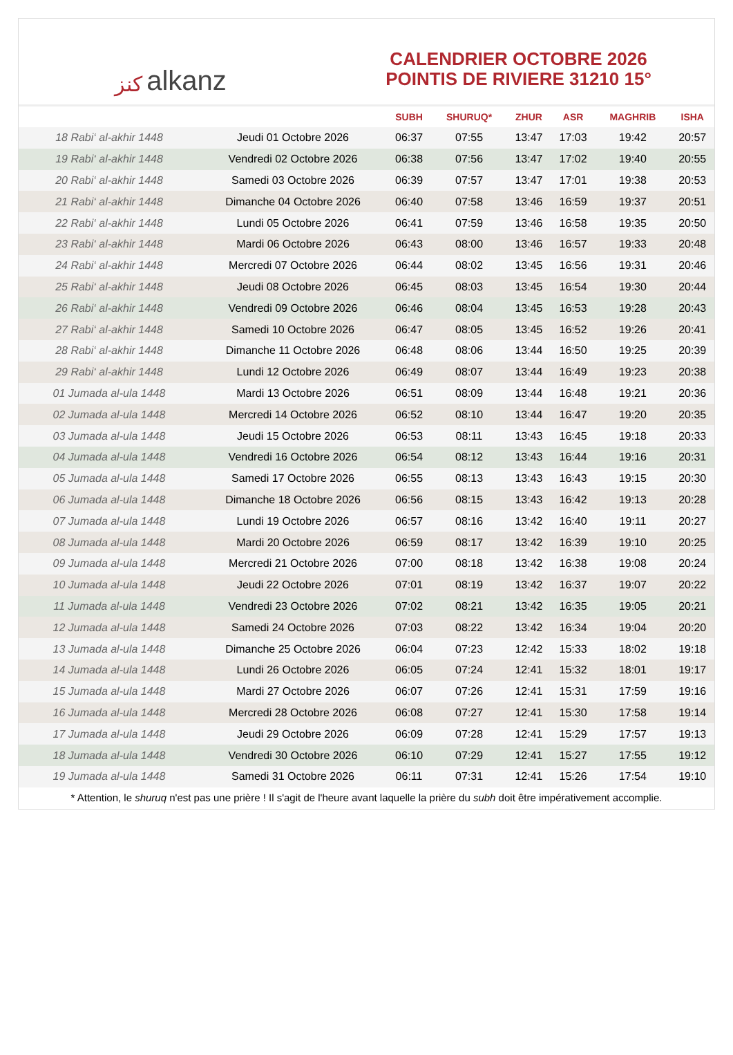ﻛﻨﺰ alkanz
CALENDRIER OCTOBRE 2026
POINTIS DE RIVIERE 31210 15°
| | | SUBH | SHURUQ* | ZHUR | ASR | MAGHRIB | ISHA |
| --- | --- | --- | --- | --- | --- | --- | --- |
| 18 Rabi‘ al-akhir 1448 | Jeudi 01 Octobre 2026 | 06:37 | 07:55 | 13:47 | 17:03 | 19:42 | 20:57 |
| 19 Rabi‘ al-akhir 1448 | Vendredi 02 Octobre 2026 | 06:38 | 07:56 | 13:47 | 17:02 | 19:40 | 20:55 |
| 20 Rabi‘ al-akhir 1448 | Samedi 03 Octobre 2026 | 06:39 | 07:57 | 13:47 | 17:01 | 19:38 | 20:53 |
| 21 Rabi‘ al-akhir 1448 | Dimanche 04 Octobre 2026 | 06:40 | 07:58 | 13:46 | 16:59 | 19:37 | 20:51 |
| 22 Rabi‘ al-akhir 1448 | Lundi 05 Octobre 2026 | 06:41 | 07:59 | 13:46 | 16:58 | 19:35 | 20:50 |
| 23 Rabi‘ al-akhir 1448 | Mardi 06 Octobre 2026 | 06:43 | 08:00 | 13:46 | 16:57 | 19:33 | 20:48 |
| 24 Rabi‘ al-akhir 1448 | Mercredi 07 Octobre 2026 | 06:44 | 08:02 | 13:45 | 16:56 | 19:31 | 20:46 |
| 25 Rabi‘ al-akhir 1448 | Jeudi 08 Octobre 2026 | 06:45 | 08:03 | 13:45 | 16:54 | 19:30 | 20:44 |
| 26 Rabi‘ al-akhir 1448 | Vendredi 09 Octobre 2026 | 06:46 | 08:04 | 13:45 | 16:53 | 19:28 | 20:43 |
| 27 Rabi‘ al-akhir 1448 | Samedi 10 Octobre 2026 | 06:47 | 08:05 | 13:45 | 16:52 | 19:26 | 20:41 |
| 28 Rabi‘ al-akhir 1448 | Dimanche 11 Octobre 2026 | 06:48 | 08:06 | 13:44 | 16:50 | 19:25 | 20:39 |
| 29 Rabi‘ al-akhir 1448 | Lundi 12 Octobre 2026 | 06:49 | 08:07 | 13:44 | 16:49 | 19:23 | 20:38 |
| 01 Jumada al-ula 1448 | Mardi 13 Octobre 2026 | 06:51 | 08:09 | 13:44 | 16:48 | 19:21 | 20:36 |
| 02 Jumada al-ula 1448 | Mercredi 14 Octobre 2026 | 06:52 | 08:10 | 13:44 | 16:47 | 19:20 | 20:35 |
| 03 Jumada al-ula 1448 | Jeudi 15 Octobre 2026 | 06:53 | 08:11 | 13:43 | 16:45 | 19:18 | 20:33 |
| 04 Jumada al-ula 1448 | Vendredi 16 Octobre 2026 | 06:54 | 08:12 | 13:43 | 16:44 | 19:16 | 20:31 |
| 05 Jumada al-ula 1448 | Samedi 17 Octobre 2026 | 06:55 | 08:13 | 13:43 | 16:43 | 19:15 | 20:30 |
| 06 Jumada al-ula 1448 | Dimanche 18 Octobre 2026 | 06:56 | 08:15 | 13:43 | 16:42 | 19:13 | 20:28 |
| 07 Jumada al-ula 1448 | Lundi 19 Octobre 2026 | 06:57 | 08:16 | 13:42 | 16:40 | 19:11 | 20:27 |
| 08 Jumada al-ula 1448 | Mardi 20 Octobre 2026 | 06:59 | 08:17 | 13:42 | 16:39 | 19:10 | 20:25 |
| 09 Jumada al-ula 1448 | Mercredi 21 Octobre 2026 | 07:00 | 08:18 | 13:42 | 16:38 | 19:08 | 20:24 |
| 10 Jumada al-ula 1448 | Jeudi 22 Octobre 2026 | 07:01 | 08:19 | 13:42 | 16:37 | 19:07 | 20:22 |
| 11 Jumada al-ula 1448 | Vendredi 23 Octobre 2026 | 07:02 | 08:21 | 13:42 | 16:35 | 19:05 | 20:21 |
| 12 Jumada al-ula 1448 | Samedi 24 Octobre 2026 | 07:03 | 08:22 | 13:42 | 16:34 | 19:04 | 20:20 |
| 13 Jumada al-ula 1448 | Dimanche 25 Octobre 2026 | 06:04 | 07:23 | 12:42 | 15:33 | 18:02 | 19:18 |
| 14 Jumada al-ula 1448 | Lundi 26 Octobre 2026 | 06:05 | 07:24 | 12:41 | 15:32 | 18:01 | 19:17 |
| 15 Jumada al-ula 1448 | Mardi 27 Octobre 2026 | 06:07 | 07:26 | 12:41 | 15:31 | 17:59 | 19:16 |
| 16 Jumada al-ula 1448 | Mercredi 28 Octobre 2026 | 06:08 | 07:27 | 12:41 | 15:30 | 17:58 | 19:14 |
| 17 Jumada al-ula 1448 | Jeudi 29 Octobre 2026 | 06:09 | 07:28 | 12:41 | 15:29 | 17:57 | 19:13 |
| 18 Jumada al-ula 1448 | Vendredi 30 Octobre 2026 | 06:10 | 07:29 | 12:41 | 15:27 | 17:55 | 19:12 |
| 19 Jumada al-ula 1448 | Samedi 31 Octobre 2026 | 06:11 | 07:31 | 12:41 | 15:26 | 17:54 | 19:10 |
* Attention, le shuruq n'est pas une prière ! Il s'agit de l'heure avant laquelle la prière du subh doit être impérativement accomplie.